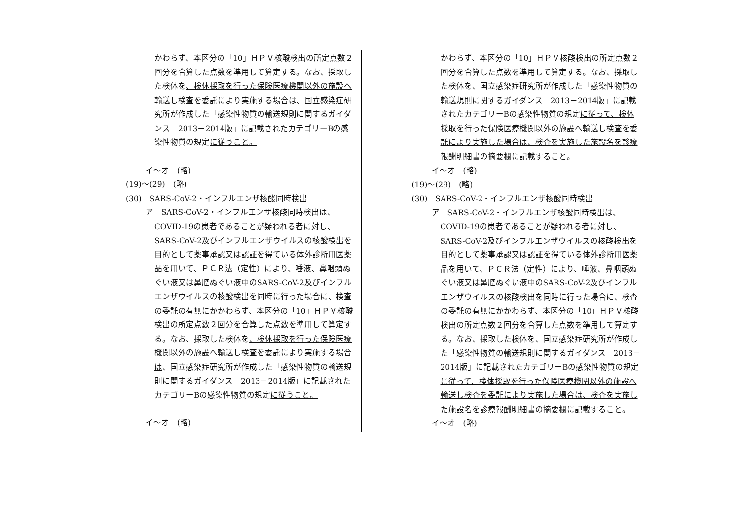| かわらず、本区分の「10」ＨＰＶ核酸検出の所定点数２回分を合算した点数を準用して算定する。なお、採取した検体を 、検体採取を行った保険医療機関以外の施設へ輸送し検査を委託により実施する場合は 、国立感染症研究所が作成した「感染性物質の輸送規則に関するガイダンス 2013－2014版」に記載されたカテゴリーBの感染性物質の規定 に従うこと。 イ～オ (略) (19)～(29) (略) (30) SARS-CoV-2・インフルエンザ核酸同時検出 ア SARS-CoV-2・インフルエンザ核酸同時検出は、 COVID-19の患者であることが疑われる者に対し、SARS-CoV-2及びインフルエンザウイルスの核酸検出を目的として薬事承認又は認証を得ている体外診断用医薬品を用いて、ＰＣＲ法（定性）により、唾液、鼻咽頭ぬぐい液又は鼻腔ぬぐい液中のSARS-CoV-2及びインフルエンザウイルスの核酸検出を同時に行った場合に、検査の委託の有無にかかわらず、本区分の「10」ＨＰＶ核酸検出の所定点数２回分を合算した点数を準用して算定する。なお、採取した検体を 、検体採取を行った保険医療機関以外の施設へ輸送し検査を委託により実施する場合は 、国立感染症研究所が作成した「感染性物質の輸送規則に関するガイダンス 2013－2014版」に記載されたカテゴリーBの感染性物質の規定 に従うこと。 イ～オ (略) | かわらず、本区分の「10」ＨＰＶ核酸検出の所定点数２回分を合算した点数を準用して算定する。なお、採取した検体を、国立感染症研究所が作成した「感染性物質の輸送規則に関するガイダンス 2013－2014版」に記載されたカテゴリーBの感染性物質の規定 に従って、検体採取を行った保険医療機関以外の施設へ輸送し検査を委託により実施した場合は、検査を実施した施設名を診療報酬明細書の摘要欄に記載すること。 イ～オ (略) (19)～(29) (略) (30) SARS-CoV-2・インフルエンザ核酸同時検出 ア SARS-CoV-2・インフルエンザ核酸同時検出は、 COVID-19の患者であることが疑われる者に対し、SARS-CoV-2及びインフルエンザウイルスの核酸検出を目的として薬事承認又は認証を得ている体外診断用医薬品を用いて、ＰＣＲ法（定性）により、唾液、鼻咽頭ぬぐい液又は鼻腔ぬぐい液中のSARS-CoV-2及びインフルエンザウイルスの核酸検出を同時に行った場合に、検査の委託の有無にかかわらず、本区分の「10」ＨＰＶ核酸検出の所定点数２回分を合算した点数を準用して算定する。なお、採取した検体を、国立感染症研究所が作成した「感染性物質の輸送規則に関するガイダンス 2013－2014版」に記載されたカテゴリーBの感染性物質の規定 に従って、検体採取を行った保険医療機関以外の施設へ輸送し検査を委託により実施した場合は、検査を実施した施設名を診療報酬明細書の摘要欄に記載すること。 イ～オ (略) |